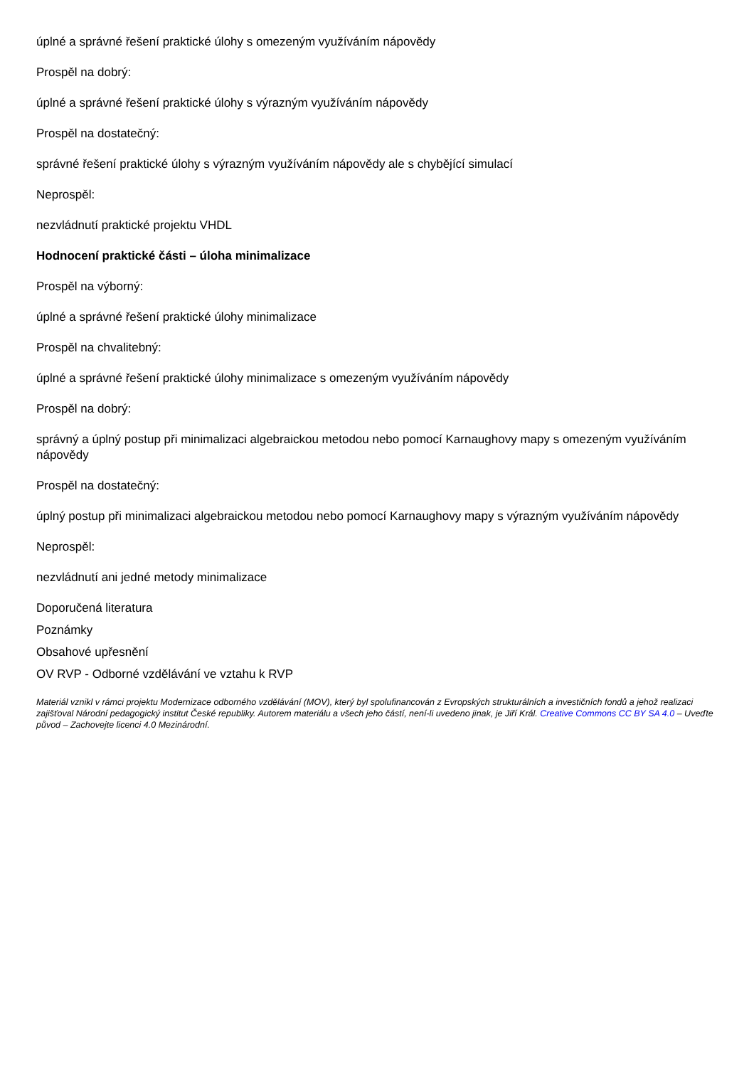úplné a správné řešení praktické úlohy s omezeným využíváním nápovědy
Prospěl na dobrý:
úplné a správné řešení praktické úlohy s výrazným využíváním nápovědy
Prospěl na dostatečný:
správné řešení praktické úlohy s výrazným využíváním nápovědy ale s chybějící simulací
Neprospěl:
nezvládnutí praktické projektu VHDL
Hodnocení praktické části – úloha minimalizace
Prospěl na výborný:
úplné a správné řešení praktické úlohy minimalizace
Prospěl na chvalitebný:
úplné a správné řešení praktické úlohy minimalizace s omezeným využíváním nápovědy
Prospěl na dobrý:
správný a úplný postup při minimalizaci algebraickou metodou nebo pomocí Karnaughovy mapy s omezeným využíváním nápovědy
Prospěl na dostatečný:
úplný postup při minimalizaci algebraickou metodou nebo pomocí Karnaughovy mapy s výrazným využíváním nápovědy
Neprospěl:
nezvládnutí ani jedné metody minimalizace
Doporučená literatura
Poznámky
Obsahové upřesnění
OV RVP - Odborné vzdělávání ve vztahu k RVP
Materiál vznikl v rámci projektu Modernizace odborného vzdělávání (MOV), který byl spolufinancován z Evropských strukturálních a investičních fondů a jehož realizaci zajišťoval Národní pedagogický institut České republiky. Autorem materiálu a všech jeho částí, není-li uvedeno jinak, je Jiří Král. Creative Commons CC BY SA 4.0 – Uveďte původ – Zachovejte licenci 4.0 Mezinárodní.